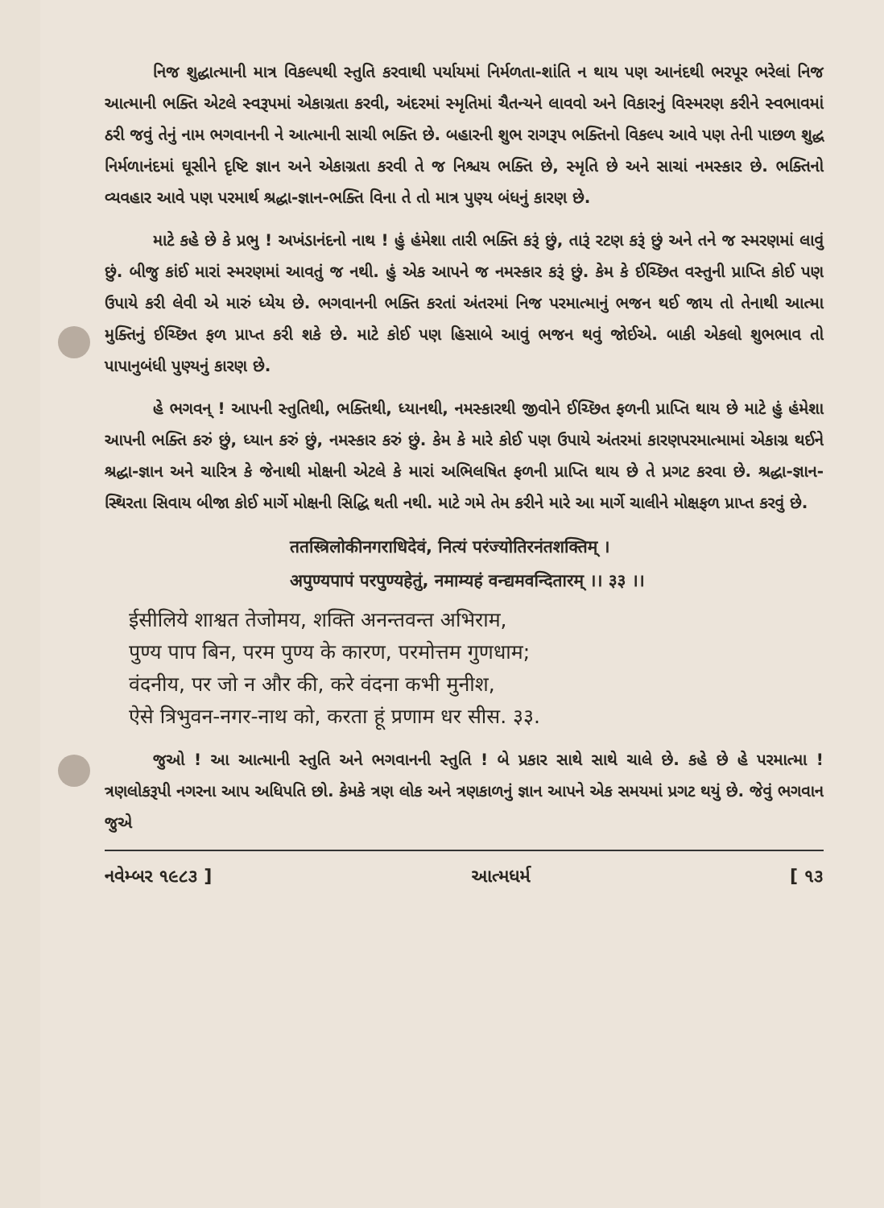નિજ શુદ્ધાત્માની માત્ર વિકલ્પથી સ્તુતિ કરવાથી પર્યાયમાં નિર્મળતા-શાંતિ ન થાય પણ આનંદથી ભરપૂર ભરેલાં નિજ આત્માની ભક્તિ એટલે સ્વરૂપમાં એકાગ્રતા કરવી, અંદરમાં સ્મૃતિમાં ચૈતન્યને લાવવો અને વિકારનું વિસ્મરણ કરીને સ્વભાવમાં ઠરી જવું તેનું નામ ભગવાનની ને આત્માની સાચી ભક્તિ છે. બહારની શુભ રાગરૂપ ભક્તિનો વિકલ્પ આવે પણ તેની પાછળ શુદ્ધ નિર્મળાનંદમાં ઘૂસીને દૃષ્ટિ જ્ઞાન અને એકાગ્રતા કરવી તે જ નિશ્ચય ભક્તિ છે, સ્મૃતિ છે અને સાચાં નમસ્કાર છે. ભક્તિનો વ્યવહાર આવે પણ પરમાર્થ શ્રદ્ધા-જ્ઞાન-ભક્તિ વિના તે તો માત્ર પુણ્ય બંધનું કારણ છે.
માટે કહે છે કે પ્રભુ ! અખંડાનંદનો નાથ ! હું હંમેશા તારી ભક્તિ કરૂં છું, તારૂં રટણ કરૂં છું અને તને જ સ્મરણમાં લાવું છું. બીજુ કાંઈ મારાં સ્મરણમાં આવતું જ નથી. હું એક આપને જ નમસ્કાર કરૂં છું. કેમ કે ઈચ્છિત વસ્તુની પ્રાપ્તિ કોઈ પણ ઉપાયે કરી લેવી એ મારું ધ્યેય છે. ભગવાનની ભક્તિ કરતાં અંતરમાં નિજ પરમાત્માનું ભજન થઈ જાય તો તેનાથી આત્મા મુક્તિનું ઈચ્છિત ફળ પ્રાપ્ત કરી શકે છે. માટે કોઈ પણ હિસાબે આવું ભજન થવું જોઈએ. બાકી એકલો શુભભાવ તો પાપાનુબંધી પુણ્યનું કારણ છે.
હે ભગવન્ ! આપની સ્તુતિથી, ભક્તિથી, ધ્યાનથી, નમસ્કારથી જીવોને ઈચ્છિત ફળની પ્રાપ્તિ થાય છે માટે હું હંમેશા આપની ભક્તિ કરું છું, ધ્યાન કરું છું, નમસ્કાર કરું છું. કેમ કે મારે કોઈ પણ ઉપાયે અંતરમાં કારણપરમાત્મામાં એકાગ્ર થઈને શ્રદ્ધા-જ્ઞાન અને ચારિત્ર કે જેનાથી મોક્ષની એટલે કે મારાં અભિલષિત ફળની પ્રાપ્તિ થાય છે તે પ્રગટ કરવા છે. શ્રદ્ધા-જ્ઞાન-સ્થિરતા સિવાય બીજા કોઈ માર્ગે મોક્ષની સિદ્ધિ થતી નથી. માટે ગમે તેમ કરીને મારે આ માર્ગે ચાલીને મોક્ષફળ પ્રાપ્ત કરવું છે.
ततस्त्रिलोकीनगराधिदेवं, नित्यं परंज्योतिरनंतशक्तिम् ।
अपुण्यपापं परपुण्यहेतुं, नमाम्यहं वन्द्यमवन्दितारम् ।। ३३ ।।
ईसीलिये शाश्वत तेजोमय, शक्ति अनन्तवन्त अभिराम,
पुण्य पाप बिन, परम पुण्य के कारण, परमोत्तम गुणधाम;
वंदनीय, पर जो न और की, करे वंदना कभी मुनीश,
ऐसे त्रिभुवन-नगर-नाथ को, करता हूं प्रणाम धर सीस. ३३.
જુઓ ! આ આત્માની સ્તુતિ અને ભગવાનની સ્તુતિ ! બે પ્રકાર સાથે સાથે ચાલે છે. કહે છે હે પરમાત્મા ! ત્રણલોકરૂપી નગરના આપ અધિપતિ છો. કેમકે ત્રણ લોક અને ત્રણકાળનું જ્ઞાન આપને એક સમયમાં પ્રગટ થયું છે. જેવું ભગવાન જુએ
નવેમ્બર ૧૯૮૩ ] આત્મધર્મ [ ૧૩